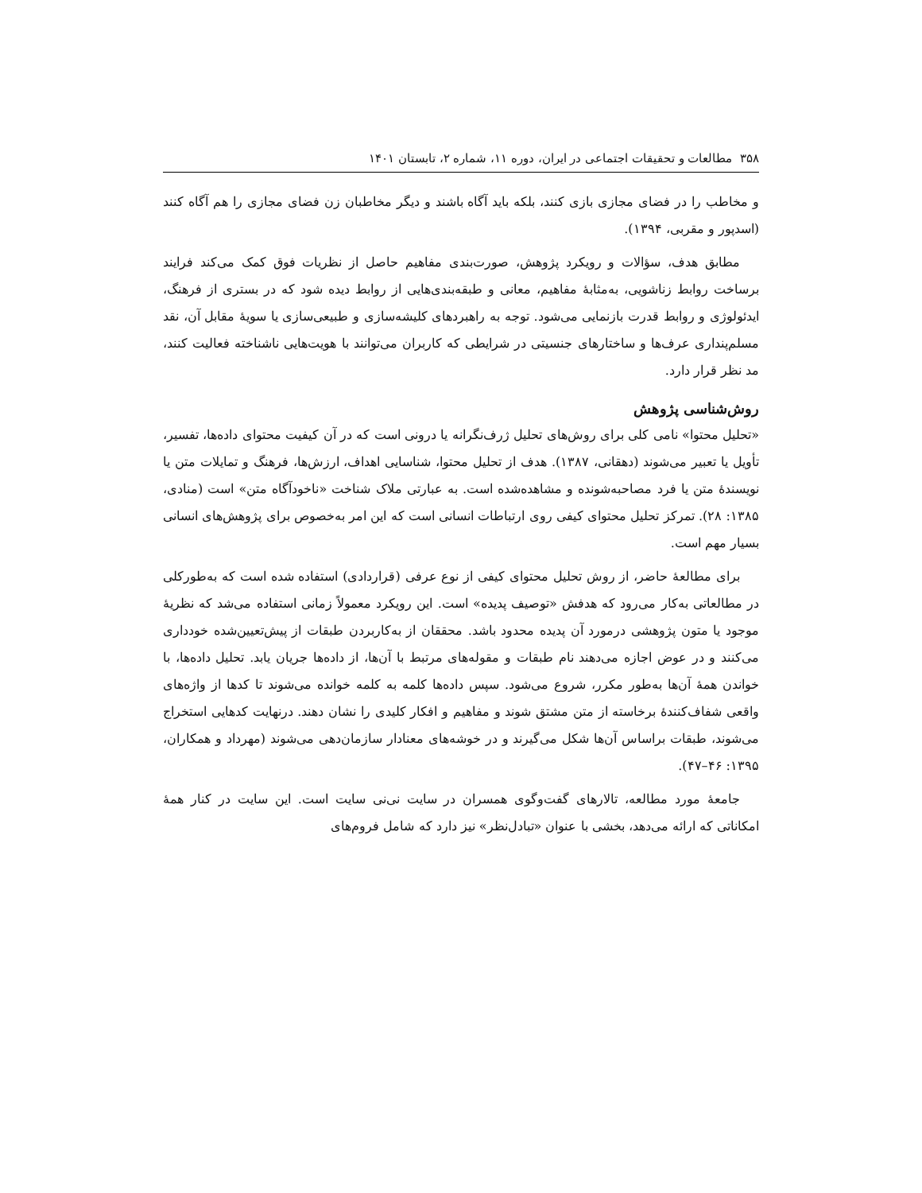۳۵۸ مطالعات و تحقیقات اجتماعی در ایران، دوره ۱۱، شماره ۲، تابستان ۱۴۰۱
و مخاطب را در فضای مجازی بازی کنند، بلکه باید آگاه باشند و دیگر مخاطبان زن فضای مجازی را هم آگاه کنند (اسدپور و مقربی، ۱۳۹۴).
مطابق هدف، سؤالات و رویکرد پژوهش، صورت‌بندی مفاهیم حاصل از نظریات فوق کمک می‌کند فرایند برساخت روابط زناشویی، به‌مثابهٔ مفاهیم، معانی و طبقه‌بندی‌هایی از روابط دیده شود که در بستری از فرهنگ، ایدئولوژی و روابط قدرت بازنمایی می‌شود. توجه به راهبردهای کلیشه‌سازی و طبیعی‌سازی یا سویهٔ مقابل آن، نقد مسلم‌پنداری عرف‌ها و ساختارهای جنسیتی در شرایطی که کاربران می‌توانند با هویت‌هایی ناشناخته فعالیت کنند، مد نظر قرار دارد.
روش‌شناسی پژوهش
«تحلیل محتوا» نامی کلی برای روش‌های تحلیل ژرف‌نگرانه یا درونی است که در آن کیفیت محتوای داده‌ها، تفسیر، تأویل یا تعبیر می‌شوند (دهقانی، ۱۳۸۷). هدف از تحلیل محتوا، شناسایی اهداف، ارزش‌ها، فرهنگ و تمایلات متن یا نویسندهٔ متن یا فرد مصاحبه‌شونده و مشاهده‌شده است. به عبارتی ملاک شناخت «ناخودآگاه متن» است (منادی، ۱۳۸۵: ۲۸). تمرکز تحلیل محتوای کیفی روی ارتباطات انسانی است که این امر به‌خصوص برای پژوهش‌های انسانی بسیار مهم است.
برای مطالعهٔ حاضر، از روش تحلیل محتوای کیفی از نوع عرفی (قراردادی) استفاده شده است که به‌طورکلی در مطالعاتی به‌کار می‌رود که هدفش «توصیف پدیده» است. این رویکرد معمولاً زمانی استفاده می‌شد که نظریهٔ موجود یا متون پژوهشی درمورد آن پدیده محدود باشد. محققان از به‌کاربردن طبقات از پیش‌تعیین‌شده خودداری می‌کنند و در عوض اجازه می‌دهند نام طبقات و مقوله‌های مرتبط با آن‌ها، از داده‌ها جریان یابد. تحلیل داده‌ها، با خواندن همهٔ آن‌ها به‌طور مکرر، شروع می‌شود. سپس داده‌ها کلمه به کلمه خوانده می‌شوند تا کدها از واژه‌های واقعی شفاف‌کنندهٔ برخاسته از متن مشتق شوند و مفاهیم و افکار کلیدی را نشان دهند. درنهایت کدهایی استخراج می‌شوند، طبقات براساس آن‌ها شکل می‌گیرند و در خوشه‌های معنادار سازمان‌دهی می‌شوند (مهرداد و همکاران، ۱۳۹۵: ۴۶–۴۷).
جامعهٔ مورد مطالعه، تالارهای گفت‌وگوی همسران در سایت نی‌نی سایت است. این سایت در کنار همهٔ امکاناتی که ارائه می‌دهد، بخشی با عنوان «تبادل‌نظر» نیز دارد که شامل فروم‌های